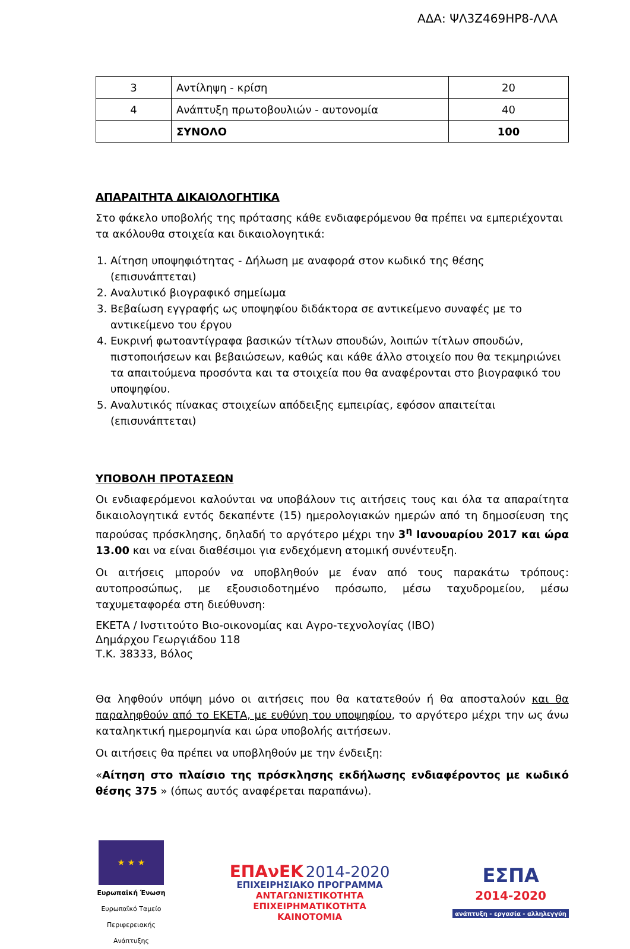ΑΔΑ: ΨΛ3Ζ469ΗΡ8-ΛΛΑ
| 3 | Αντίληψη - κρίση | 20 |
| 4 | Ανάπτυξη πρωτοβουλιών - αυτονομία | 40 |
| | ΣΥΝΟΛΟ | 100 |
ΑΠΑΡΑΙΤΗΤΑ ΔΙΚΑΙΟΛΟΓΗΤΙΚΑ
Στο φάκελο υποβολής της πρότασης κάθε ενδιαφερόμενου θα πρέπει να εμπεριέχονται τα ακόλουθα στοιχεία και δικαιολογητικά:
1. Αίτηση υποψηφιότητας - Δήλωση με αναφορά στον κωδικό της θέσης (επισυνάπτεται)
2. Αναλυτικό βιογραφικό σημείωμα
3. Βεβαίωση εγγραφής ως υποψηφίου διδάκτορα σε αντικείμενο συναφές με το αντικείμενο του έργου
4. Ευκρινή φωτοαντίγραφα βασικών τίτλων σπουδών, λοιπών τίτλων σπουδών, πιστοποιήσεων και βεβαιώσεων, καθώς και κάθε άλλο στοιχείο που θα τεκμηριώνει τα απαιτούμενα προσόντα και τα στοιχεία που θα αναφέρονται στο βιογραφικό του υποψηφίου.
5. Αναλυτικός πίνακας στοιχείων απόδειξης εμπειρίας, εφόσον απαιτείται (επισυνάπτεται)
ΥΠΟΒΟΛΗ ΠΡΟΤΑΣΕΩΝ
Οι ενδιαφερόμενοι καλούνται να υποβάλουν τις αιτήσεις τους και όλα τα απαραίτητα δικαιολογητικά εντός δεκαπέντε (15) ημερολογιακών ημερών από τη δημοσίευση της παρούσας πρόσκλησης, δηλαδή το αργότερο μέχρι την 3<sup>η</sup> Ιανουαρίου 2017 και ώρα 13.00 και να είναι διαθέσιμοι για ενδεχόμενη ατομική συνέντευξη.
Οι αιτήσεις μπορούν να υποβληθούν με έναν από τους παρακάτω τρόπους: αυτοπροσώπως, με εξουσιοδοτημένο πρόσωπο, μέσω ταχυδρομείου, μέσω ταχυμεταφορέα στη διεύθυνση:
ΕΚΕΤΑ / Ινστιτούτο Βιο-οικονομίας και Αγρο-τεχνολογίας (ΙΒΟ)
Δημάρχου Γεωργιάδου 118
Τ.Κ. 38333, Βόλος
Θα ληφθούν υπόψη μόνο οι αιτήσεις που θα κατατεθούν ή θα αποσταλούν και θα παραληφθούν από το ΕΚΕΤΑ, με ευθύνη του υποψηφίου, το αργότερο μέχρι την ως άνω καταληκτική ημερομηνία και ώρα υποβολής αιτήσεων.
Οι αιτήσεις θα πρέπει να υποβληθούν με την ένδειξη:
«Αίτηση στο πλαίσιο της πρόσκλησης εκδήλωσης ενδιαφέροντος με κωδικό θέσης 375 » (όπως αυτός αναφέρεται παραπάνω).
★ ★ ★
Ευρωπαϊκή Ένωση
Ευρωπαϊκό Ταμείο Περιφερειακής Ανάπτυξης
ΕΠΑνΕΚ 2014-2020
ΕΠΙΧΕΙΡΗΣΙΑΚΟ ΠΡΟΓΡΑΜΜΑ
ΑΝΤΑΓΩΝΙΣΤΙΚΟΤΗΤΑ
ΕΠΙΧΕΙΡΗΜΑΤΙΚΟΤΗΤΑ
ΚΑΙΝΟΤΟΜΙΑ
ΕΣΠΑ
2014-2020
ανάπτυξη - εργασία - αλληλεγγύη